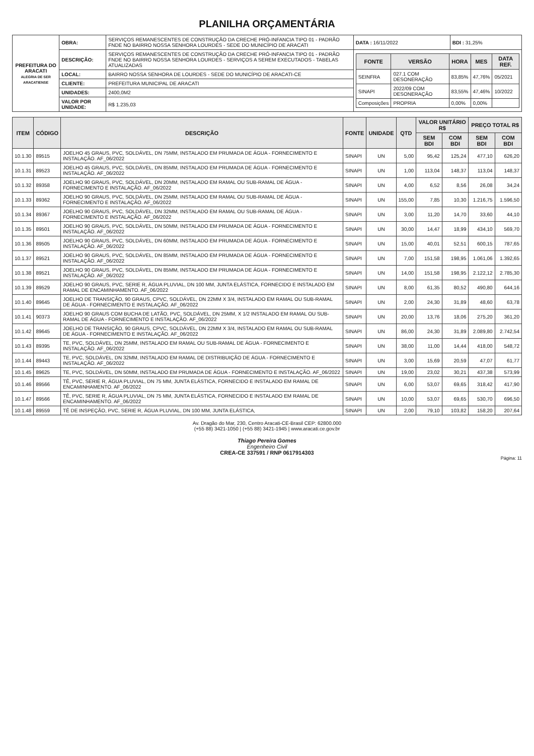PLANILHA ORÇAMENTÁRIA
| PREFEITURA DO ARACATI ALEGRIA DE SER ARACATIENSE | OBRA: | SERVIÇOS REMANESCENTES DE CONSTRUÇÃO DA CRECHE PRÓ-INFANCIA TIPO 01 - PADRÃO FNDE NO BAIRRO NOSSA SENHORA LOURDES - SEDE DO MUNICÍPIO DE ARACATI | DATA : 16/11/2022 | BDI : 31,25% |
| | DESCRIÇÃO: | SERVIÇOS REMANESCENTES DE CONSTRUÇÃO DA CRECHE PRÓ-INFANCIA TIPO 01 - PADRÃO FNDE NO BAIRRO NOSSA SENHORA LOURDES - SERVIÇOS A SEREM EXECUTADOS - TABELAS ATUALIZADAS | / FONTE / VERSÃO / HORA / MES / DATA REF. / / --- / --- / --- / --- / --- / / SEINFRA / 027.1 COM DESONERAÇÃO / 83,85% / 47,76% / 05/2021 / / SINAPI / 2022/09 COM DESONERAÇÃO / 83,55% / 47,46% / 10/2022 / / Composições / PROPRIA / 0,00% / 0,00% / / | |
| | LOCAL: | BAIRRO NOSSA SENHORA DE LOURDES - SEDE DO MUNICÍPIO DE ARACATI-CE | | |
| | CLIENTE: | PREFEITURA MUNICIPAL DE ARACATI | | |
| | UNIDADES: | 2400,0M2 | | |
| | VALOR POR UNIDADE: | R$ 1.235,03 | | |
| ITEM | CÓDIGO | DESCRIÇÃO | FONTE | UNIDADE | QTD | VALOR UNITÁRIO R$ | | PREÇO TOTAL R$ | |
| --- | --- | --- | --- | --- | --- | --- | --- | --- | --- |
| | | | | | | SEM BDI | COM BDI | SEM BDI | COM BDI |
| 10.1.30 | 89515 | JOELHO 45 GRAUS, PVC, SOLDÁVEL, DN 75MM, INSTALADO EM PRUMADA DE ÁGUA - FORNECIMENTO E INSTALAÇÃO. AF_06/2022 | SINAPI | UN | 5,00 | 95,42 | 125,24 | 477,10 | 626,20 |
| 10.1.31 | 89523 | JOELHO 45 GRAUS, PVC, SOLDÁVEL, DN 85MM, INSTALADO EM PRUMADA DE ÁGUA - FORNECIMENTO E INSTALAÇÃO. AF_06/2022 | SINAPI | UN | 1,00 | 113,04 | 148,37 | 113,04 | 148,37 |
| 10.1.32 | 89358 | JOELHO 90 GRAUS, PVC, SOLDÁVEL, DN 20MM, INSTALADO EM RAMAL OU SUB-RAMAL DE ÁGUA - FORNECIMENTO E INSTALAÇÃO. AF_06/2022 | SINAPI | UN | 4,00 | 6,52 | 8,56 | 26,08 | 34,24 |
| 10.1.33 | 89362 | JOELHO 90 GRAUS, PVC, SOLDÁVEL, DN 25MM, INSTALADO EM RAMAL OU SUB-RAMAL DE ÁGUA - FORNECIMENTO E INSTALAÇÃO. AF_06/2022 | SINAPI | UN | 155,00 | 7,85 | 10,30 | 1.216,75 | 1.596,50 |
| 10.1.34 | 89367 | JOELHO 90 GRAUS, PVC, SOLDÁVEL, DN 32MM, INSTALADO EM RAMAL OU SUB-RAMAL DE ÁGUA - FORNECIMENTO E INSTALAÇÃO. AF_06/2022 | SINAPI | UN | 3,00 | 11,20 | 14,70 | 33,60 | 44,10 |
| 10.1.35 | 89501 | JOELHO 90 GRAUS, PVC, SOLDÁVEL, DN 50MM, INSTALADO EM PRUMADA DE ÁGUA - FORNECIMENTO E INSTALAÇÃO. AF_06/2022 | SINAPI | UN | 30,00 | 14,47 | 18,99 | 434,10 | 569,70 |
| 10.1.36 | 89505 | JOELHO 90 GRAUS, PVC, SOLDÁVEL, DN 60MM, INSTALADO EM PRUMADA DE ÁGUA - FORNECIMENTO E INSTALAÇÃO. AF_06/2022 | SINAPI | UN | 15,00 | 40,01 | 52,51 | 600,15 | 787,65 |
| 10.1.37 | 89521 | JOELHO 90 GRAUS, PVC, SOLDÁVEL, DN 85MM, INSTALADO EM PRUMADA DE ÁGUA - FORNECIMENTO E INSTALAÇÃO. AF_06/2022 | SINAPI | UN | 7,00 | 151,58 | 198,95 | 1.061,06 | 1.392,65 |
| 10.1.38 | 89521 | JOELHO 90 GRAUS, PVC, SOLDÁVEL, DN 85MM, INSTALADO EM PRUMADA DE ÁGUA - FORNECIMENTO E INSTALAÇÃO. AF_06/2022 | SINAPI | UN | 14,00 | 151,58 | 198,95 | 2.122,12 | 2.785,30 |
| 10.1.39 | 89529 | JOELHO 90 GRAUS, PVC, SERIE R, ÁGUA PLUVIAL, DN 100 MM, JUNTA ELÁSTICA, FORNECIDO E INSTALADO EM RAMAL DE ENCAMINHAMENTO. AF_06/2022 | SINAPI | UN | 8,00 | 61,35 | 80,52 | 490,80 | 644,16 |
| 10.1.40 | 89645 | JOELHO DE TRANSIÇÃO, 90 GRAUS, CPVC, SOLDÁVEL, DN 22MM X 3/4, INSTALADO EM RAMAL OU SUB-RAMAL DE ÁGUA - FORNECIMENTO E INSTALAÇÃO. AF_06/2022 | SINAPI | UN | 2,00 | 24,30 | 31,89 | 48,60 | 63,78 |
| 10.1.41 | 90373 | JOELHO 90 GRAUS COM BUCHA DE LATÃO, PVC, SOLDÁVEL, DN 25MM, X 1/2 INSTALADO EM RAMAL OU SUB-RAMAL DE ÁGUA - FORNECIMENTO E INSTALAÇÃO. AF_06/2022 | SINAPI | UN | 20,00 | 13,76 | 18,06 | 275,20 | 361,20 |
| 10.1.42 | 89645 | JOELHO DE TRANSIÇÃO, 90 GRAUS, CPVC, SOLDÁVEL, DN 22MM X 3/4, INSTALADO EM RAMAL OU SUB-RAMAL DE ÁGUA - FORNECIMENTO E INSTALAÇÃO. AF_06/2022 | SINAPI | UN | 86,00 | 24,30 | 31,89 | 2.089,80 | 2.742,54 |
| 10.1.43 | 89395 | TE, PVC, SOLDÁVEL, DN 25MM, INSTALADO EM RAMAL OU SUB-RAMAL DE ÁGUA - FORNECIMENTO E INSTALAÇÃO. AF_06/2022 | SINAPI | UN | 38,00 | 11,00 | 14,44 | 418,00 | 548,72 |
| 10.1.44 | 89443 | TE, PVC, SOLDÁVEL, DN 32MM, INSTALADO EM RAMAL DE DISTRIBUIÇÃO DE ÁGUA - FORNECIMENTO E INSTALAÇÃO. AF_06/2022 | SINAPI | UN | 3,00 | 15,69 | 20,59 | 47,07 | 61,77 |
| 10.1.45 | 89625 | TE, PVC, SOLDÁVEL, DN 50MM, INSTALADO EM PRUMADA DE ÁGUA - FORNECIMENTO E INSTALAÇÃO. AF_06/2022 | SINAPI | UN | 19,00 | 23,02 | 30,21 | 437,38 | 573,99 |
| 10.1.46 | 89566 | TÊ, PVC, SERIE R, ÁGUA PLUVIAL, DN 75 MM, JUNTA ELÁSTICA, FORNECIDO E INSTALADO EM RAMAL DE ENCAMINHAMENTO. AF_06/2022 | SINAPI | UN | 6,00 | 53,07 | 69,65 | 318,42 | 417,90 |
| 10.1.47 | 89566 | TÊ, PVC, SERIE R, ÁGUA PLUVIAL, DN 75 MM, JUNTA ELÁSTICA, FORNECIDO E INSTALADO EM RAMAL DE ENCAMINHAMENTO. AF_06/2022 | SINAPI | UN | 10,00 | 53,07 | 69,65 | 530,70 | 696,50 |
| 10.1.48 | 89559 | TÊ DE INSPEÇÃO, PVC, SERIE R, ÁGUA PLUVIAL, DN 100 MM, JUNTA ELÁSTICA, | SINAPI | UN | 2,00 | 79,10 | 103,82 | 158,20 | 207,64 |
Av. Dragão do Mar, 230, Centro Aracati-CE-Brasil CEP: 62800.000
(+55 88) 3421-1050 | (+55 88) 3421-1945 | www.aracati.ce.gov.br
Thiago Pereira Gomes
Engenheiro Civil
CREA-CE 337591 / RNP 0617914303
Página: 11